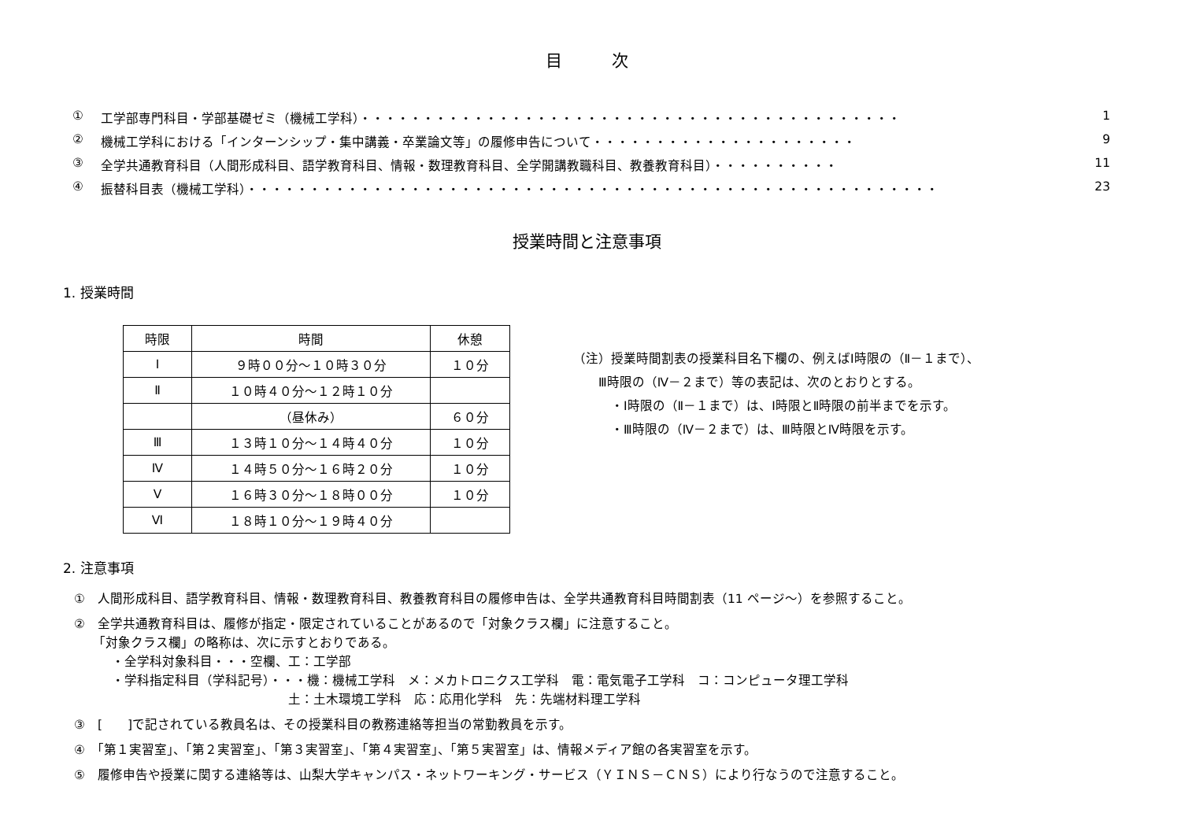目　　　次
① 工学部専門科目・学部基礎ゼミ（機械工学科）・・・・・・・・・・・・・・・・・・・・・・・・・・・・・・・・・・・・・・・・・・・ 1
② 機械工学科における「インターンシップ・集中講義・卒業論文等」の履修申告について・・・・・・・・・・・・・・・・・・・・・ 9
③ 全学共通教育科目（人間形成科目、語学教育科目、情報・数理教育科目、全学開講教職科目、教養教育科目）・・・・・・・・・・ 11
④ 振替科目表（機械工学科）・・・・・・・・・・・・・・・・・・・・・・・・・・・・・・・・・・・・・・・・・・・・・・・・・・・・・・・ 23
授業時間と注意事項
1. 授業時間
| 時限 | 時間 | 休憩 |
| --- | --- | --- |
| Ⅰ | ９時００分～１０時３０分 | １０分 |
| Ⅱ | １０時４０分～１２時１０分 | |
| | （昼休み） | ６０分 |
| Ⅲ | １３時１０分～１４時４０分 | １０分 |
| Ⅳ | １４時５０分～１６時２０分 | １０分 |
| Ⅴ | １６時３０分～１８時００分 | １０分 |
| Ⅵ | １８時１０分～１９時４０分 | |
（注）授業時間割表の授業科目名下欄の、例えばⅠ時限の（Ⅱ－１まで）、
　　Ⅲ時限の（Ⅳ－２まで）等の表記は、次のとおりとする。
　　　・Ⅰ時限の（Ⅱ－１まで）は、Ⅰ時限とⅡ時限の前半までを示す。
　　　・Ⅲ時限の（Ⅳ－２まで）は、Ⅲ時限とⅣ時限を示す。
2. 注意事項
①　人間形成科目、語学教育科目、情報・数理教育科目、教養教育科目の履修申告は、全学共通教育科目時間割表（11 ページ～）を参照すること。
②　全学共通教育科目は、履修が指定・限定されていることがあるので「対象クラス欄」に注意すること。
　　「対象クラス欄」の略称は、次に示すとおりである。
　　　・全学科対象科目・・・空欄、工：工学部
　　　・学科指定科目（学科記号）・・・機：機械工学科　メ：メカトロニクス工学科　電：電気電子工学科　コ：コンピュータ理工学科
　　　　　　　　　　　　　　　　　土：土木環境工学科　応：応用化学科　先：先端材料理工学科
③　[　　]で記されている教員名は、その授業科目の教務連絡等担当の常勤教員を示す。
④　「第１実習室」、「第２実習室」、「第３実習室」、「第４実習室」、「第５実習室」は、情報メディア館の各実習室を示す。
⑤　履修申告や授業に関する連絡等は、山梨大学キャンパス・ネットワーキング・サービス（ＹＩＮＳ－ＣＮＳ）により行なうので注意すること。